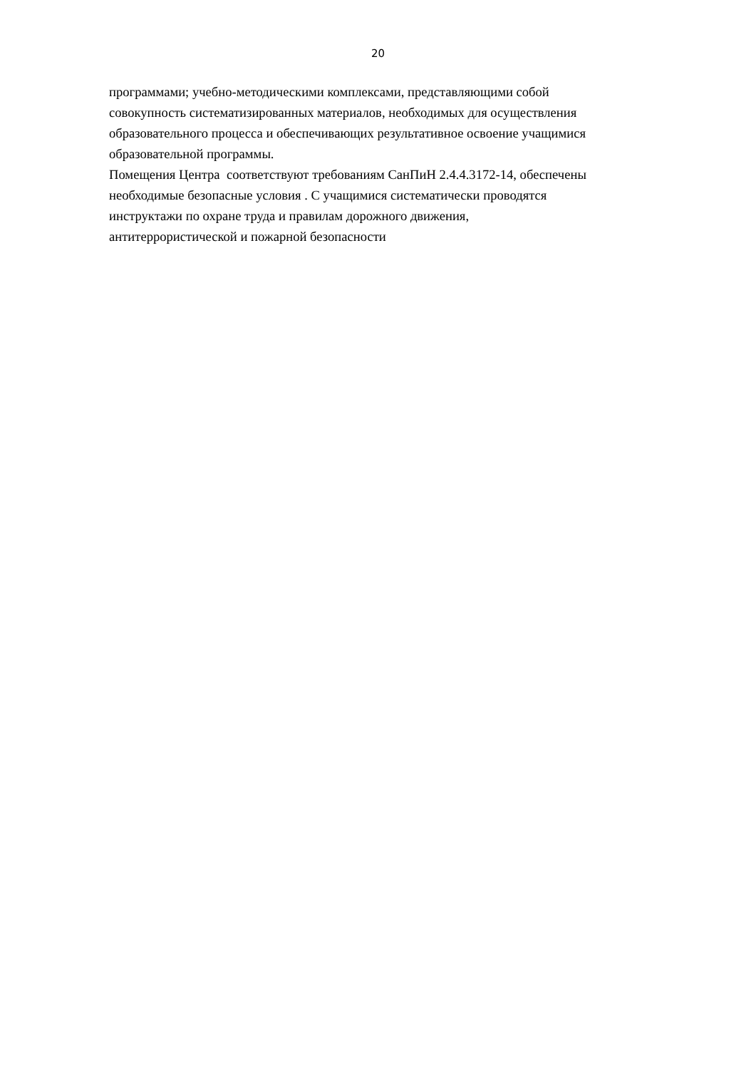20
программами; учебно-методическими комплексами, представляющими собой
совокупность систематизированных материалов, необходимых для осуществления
образовательного процесса и обеспечивающих результативное освоение учащимися
образовательной программы.
Помещения Центра соответствуют требованиям СанПиН 2.4.4.3172-14, обеспечены
необходимые безопасные условия . С учащимися систематически проводятся
инструктажи по охране труда и правилам дорожного движения,
антитеррористической и пожарной безопасности